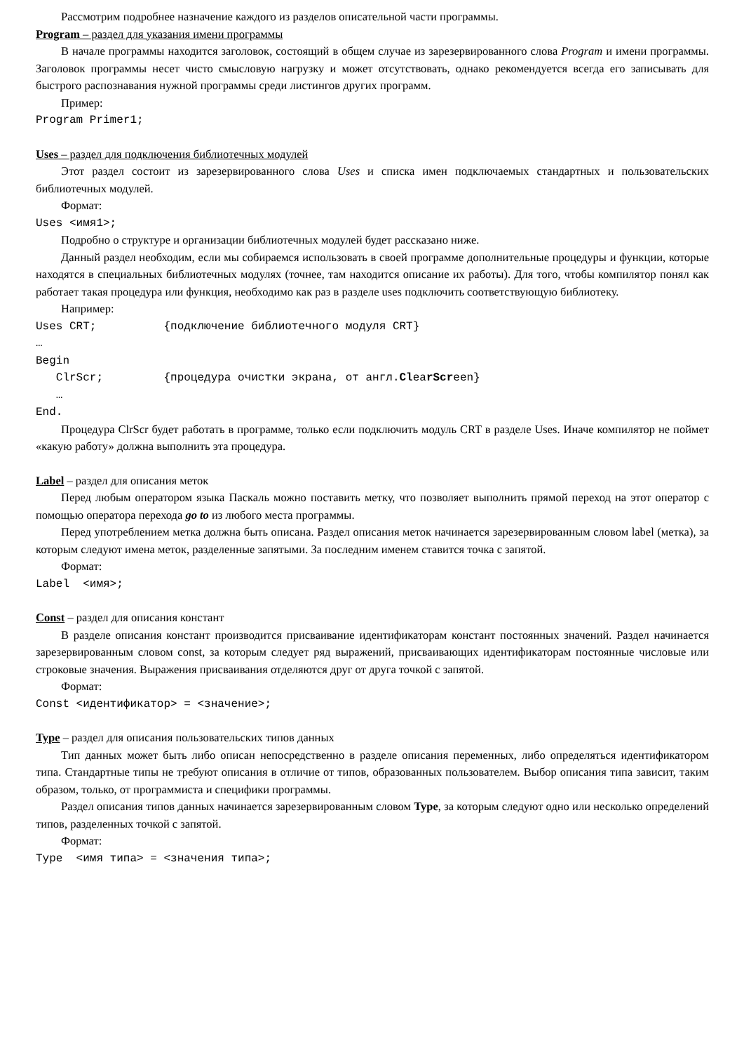Рассмотрим подробнее назначение каждого из разделов описательной части программы.
Program – раздел для указания имени программы
В начале программы находится заголовок, состоящий в общем случае из зарезервированного слова Program и имени программы. Заголовок программы несет чисто смысловую нагрузку и может отсутствовать, однако рекомендуется всегда его записывать для быстрого распознавания нужной программы среди листингов других программ.
Пример:
Program Primer1;
Uses – раздел для подключения библиотечных модулей
Этот раздел состоит из зарезервированного слова Uses и списка имен подключаемых стандартных и пользовательских библиотечных модулей.
Формат:
Uses <имя1>;
Подробно о структуре и организации библиотечных модулей будет рассказано ниже.
Данный раздел необходим, если мы собираемся использовать в своей программе дополнительные процедуры и функции, которые находятся в специальных библиотечных модулях (точнее, там находится описание их работы). Для того, чтобы компилятор понял как работает такая процедура или функция, необходимо как раз в разделе uses подключить соответствующую библиотеку.
Например:
Uses CRT;          {подключение библиотечного модуля CRT}
…
Begin
   ClrScr;         {процедура очистки экрана, от англ.ClearScreen}
   …
End.
Процедура ClrScr будет работать в программе, только если подключить модуль CRT в разделе Uses. Иначе компилятор не поймет «какую работу» должна выполнить эта процедура.
Label – раздел для описания меток
Перед любым оператором языка Паскаль можно поставить метку, что позволяет выполнить прямой переход на этот оператор с помощью оператора перехода go to из любого места программы.
Перед употреблением метка должна быть описана. Раздел описания меток начинается зарезервированным словом label (метка), за которым следуют имена меток, разделенные запятыми. За последним именем ставится точка с запятой.
Формат:
Label  <имя>;
Const – раздел для описания констант
В разделе описания констант производится присваивание идентификаторам констант постоянных значений. Раздел начинается зарезервированным словом const, за которым следует ряд выражений, присваивающих идентификаторам постоянные числовые или строковые значения. Выражения присваивания отделяются друг от друга точкой с запятой.
Формат:
Const <идентификатор> = <значение>;
Type – раздел для описания пользовательских типов данных
Тип данных может быть либо описан непосредственно в разделе описания переменных, либо определяться идентификатором типа. Стандартные типы не требуют описания в отличие от типов, образованных пользователем. Выбор описания типа зависит, таким образом, только, от программиста и специфики программы.
Раздел описания типов данных начинается зарезервированным словом Type, за которым следуют одно или несколько определений типов, разделенных точкой с запятой.
Формат:
Type  <имя типа> = <значения типа>;